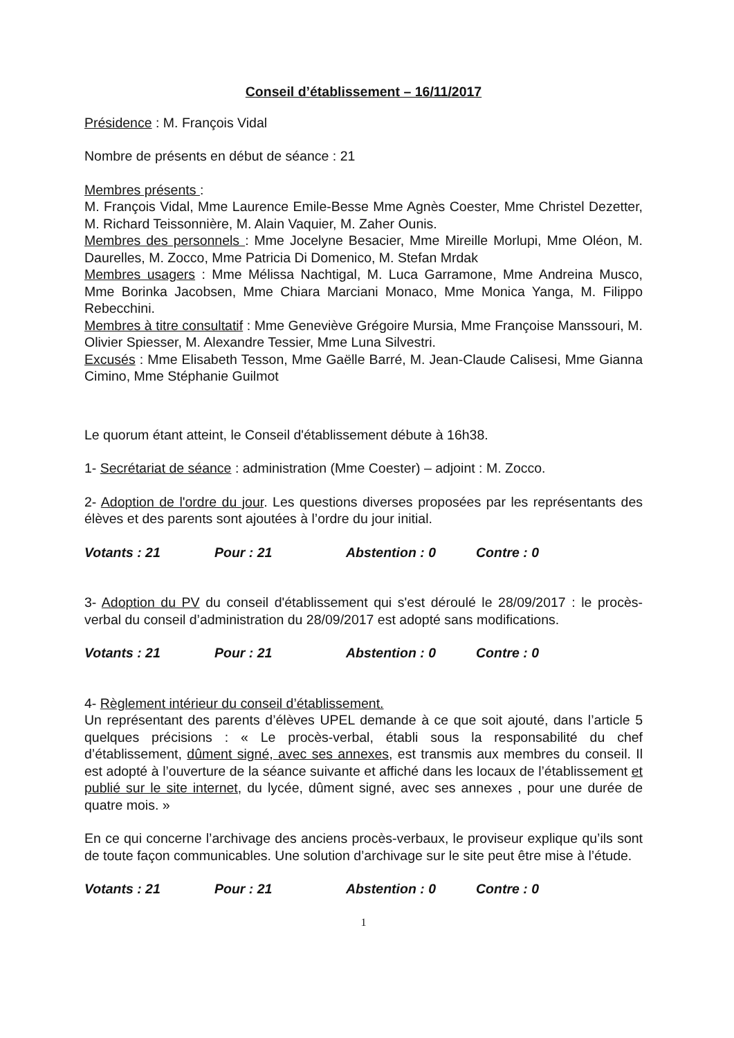Conseil d’établissement – 16/11/2017
Présidence : M. François Vidal
Nombre de présents en début de séance : 21
Membres présents :
M. François Vidal, Mme Laurence Emile-Besse Mme Agnès Coester, Mme Christel Dezetter, M. Richard Teissonnière, M. Alain Vaquier, M. Zaher Ounis.
Membres des personnels : Mme Jocelyne Besacier, Mme Mireille Morlupi, Mme Oléon, M. Daurelles, M. Zocco, Mme Patricia Di Domenico, M. Stefan Mrdak
Membres usagers : Mme Mélissa Nachtigal, M. Luca Garramone, Mme Andreina Musco, Mme Borinka Jacobsen, Mme Chiara Marciani Monaco, Mme Monica Yanga, M. Filippo Rebecchini.
Membres à titre consultatif : Mme Geneviève Grégoire Mursia, Mme Françoise Manssouri, M. Olivier Spiesser, M. Alexandre Tessier, Mme Luna Silvestri.
Excusés : Mme Elisabeth Tesson, Mme Gaëlle Barré, M. Jean-Claude Calisesi, Mme Gianna Cimino, Mme Stéphanie Guilmot
Le quorum étant atteint, le Conseil d'établissement débute à 16h38.
1- Secrétariat de séance : administration (Mme Coester) – adjoint : M. Zocco.
2- Adoption de l'ordre du jour. Les questions diverses proposées par les représentants des élèves et des parents sont ajoutées à l’ordre du jour initial.
Votants : 21 Pour : 21 Abstention : 0 Contre : 0
3- Adoption du PV du conseil d'établissement qui s'est déroulé le 28/09/2017 : le procès-verbal du conseil d’administration du 28/09/2017 est adopté sans modifications.
Votants : 21 Pour : 21 Abstention : 0 Contre : 0
4- Règlement intérieur du conseil d’établissement.
Un représentant des parents d’élèves UPEL demande à ce que soit ajouté, dans l’article 5 quelques précisions : « Le procès-verbal, établi sous la responsabilité du chef d’établissement, dûment signé, avec ses annexes, est transmis aux membres du conseil. Il est adopté à l’ouverture de la séance suivante et affiché dans les locaux de l’établissement et publié sur le site internet, du lycée, dûment signé, avec ses annexes , pour une durée de quatre mois. »
En ce qui concerne l’archivage des anciens procès-verbaux, le proviseur explique qu’ils sont de toute façon communicables. Une solution d’archivage sur le site peut être mise à l’étude.
Votants : 21 Pour : 21 Abstention : 0 Contre : 0
1